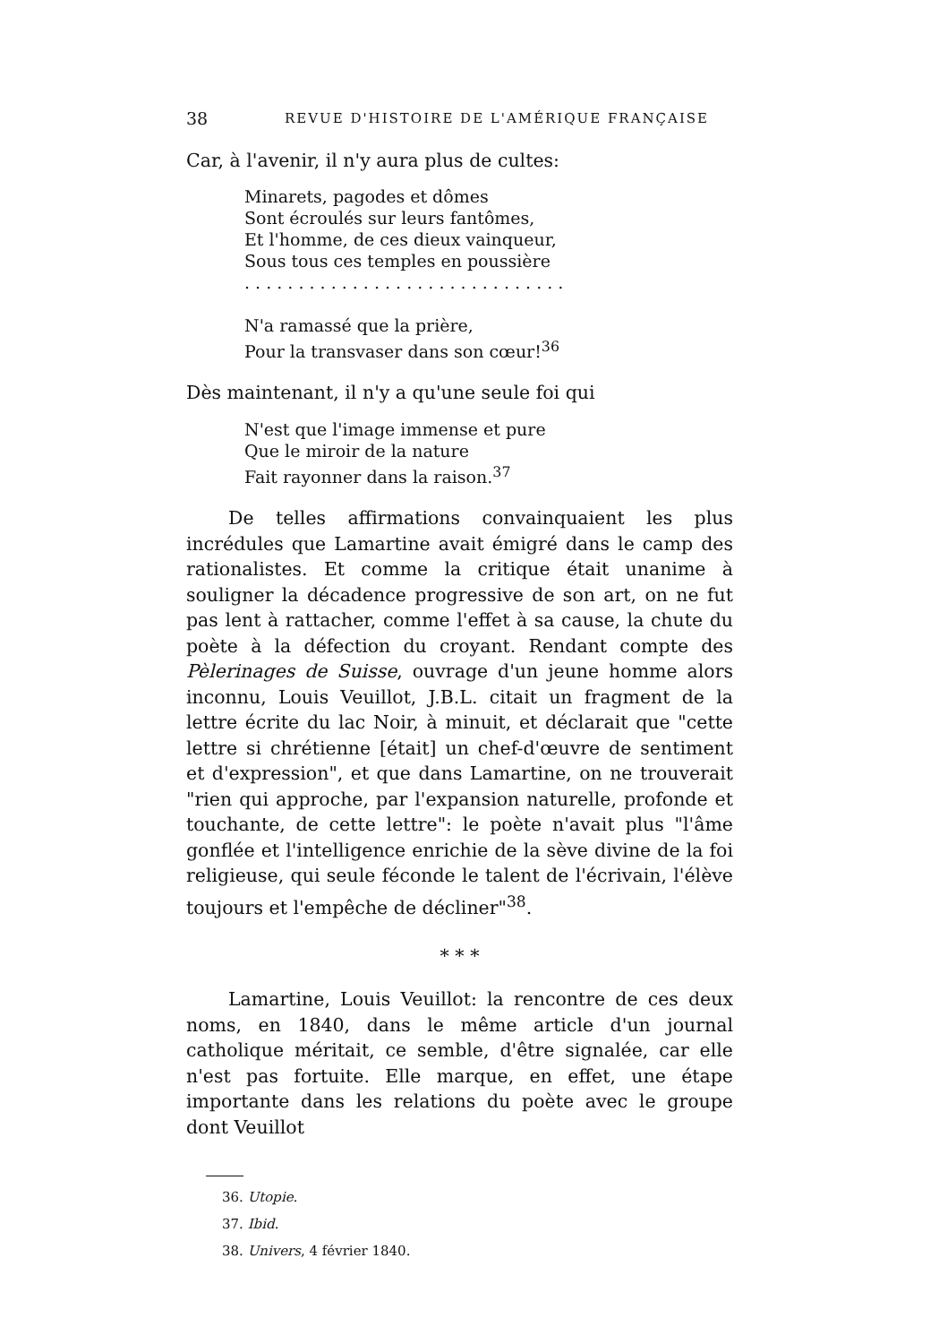38 REVUE D'HISTOIRE DE L'AMÉRIQUE FRANÇAISE
Car, à l'avenir, il n'y aura plus de cultes:
Minarets, pagodes et dômes
Sont écroulés sur leurs fantômes,
Et l'homme, de ces dieux vainqueur,
Sous tous ces temples en poussière
. . . . . . . . . . . . . . . . . . . . . . . . . . . . . .
N'a ramassé que la prière,
Pour la transvaser dans son cœur!<sup>36</sup>
Dès maintenant, il n'y a qu'une seule foi qui
N'est que l'image immense et pure
Que le miroir de la nature
Fait rayonner dans la raison.<sup>37</sup>
De telles affirmations convainquaient les plus incrédules que Lamartine avait émigré dans le camp des rationalistes. Et comme la critique était unanime à souligner la décadence progressive de son art, on ne fut pas lent à rattacher, comme l'effet à sa cause, la chute du poète à la défection du croyant. Rendant compte des Pèlerinages de Suisse, ouvrage d'un jeune homme alors inconnu, Louis Veuillot, J.B.L. citait un fragment de la lettre écrite du lac Noir, à minuit, et déclarait que "cette lettre si chrétienne [était] un chef-d'œuvre de sentiment et d'expression", et que dans Lamartine, on ne trouverait "rien qui approche, par l'expansion naturelle, profonde et touchante, de cette lettre": le poète n'avait plus "l'âme gonflée et l'intelligence enrichie de la sève divine de la foi religieuse, qui seule féconde le talent de l'écrivain, l'élève toujours et l'empêche de décliner"<sup>38</sup>.
* * *
Lamartine, Louis Veuillot: la rencontre de ces deux noms, en 1840, dans le même article d'un journal catholique méritait, ce semble, d'être signalée, car elle n'est pas fortuite. Elle marque, en effet, une étape importante dans les relations du poète avec le groupe dont Veuillot
36. Utopie.
37. Ibid.
38. Univers, 4 février 1840.